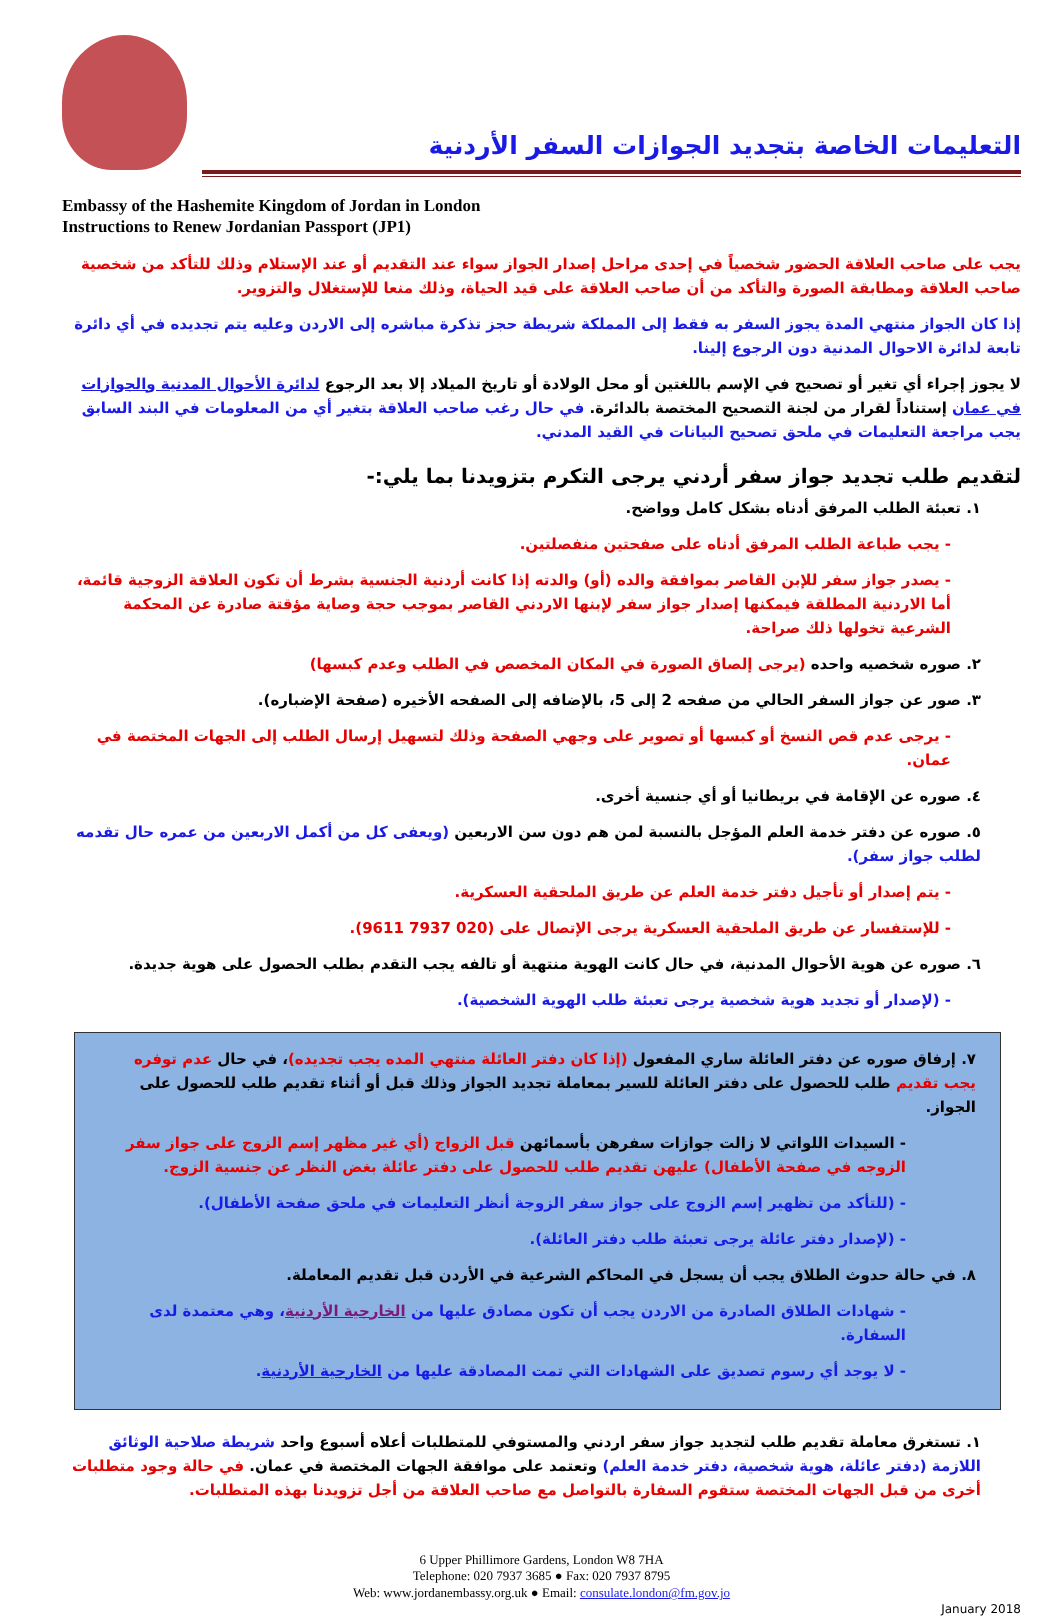التعليمات الخاصة بتجديد الجوازات السفر الأردنية
Embassy of the Hashemite Kingdom of Jordan in London
Instructions to Renew Jordanian Passport (JP1)
يجب على صاحب العلاقة الحضور شخصياً في إحدى مراحل إصدار الجواز سواء عند التقديم أو عند الإستلام وذلك للتأكد من شخصية صاحب العلاقة ومطابقة الصورة والتأكد من أن صاحب العلاقة على قيد الحياة، وذلك منعا للإستغلال والتزوير.
إذا كان الجواز منتهي المدة يجوز السفر به فقط إلى المملكة شريطة حجز تذكرة مباشره إلى الاردن وعليه يتم تجديده في أي دائرة تابعة لدائرة الاحوال المدنية دون الرجوع إلينا.
لا يجوز إجراء أي تغير أو تصحيح في الإسم باللغتين أو محل الولادة أو تاريخ الميلاد إلا بعد الرجوع لدائرة الأحوال المدنية والجوازات في عمان إستناداً لقرار من لجنة التصحيح المختصة بالدائرة. في حال رغب صاحب العلاقة بتغير أي من المعلومات في البند السابق يجب مراجعة التعليمات في ملحق تصحيح البيانات في القيد المدني.
لتقديم طلب تجديد جواز سفر أردني يرجى التكرم بتزويدنا بما يلي:-
١. تعبئة الطلب المرفق أدناه بشكل كامل وواضح.
- يجب طباعة الطلب المرفق أدناه على صفحتين منفصلتين.
- يصدر جواز سفر للإبن القاصر بموافقة والده (أو) والدته إذا كانت أردنية الجنسية بشرط أن تكون العلاقة الزوجية قائمة، أما الاردنية المطلقة فيمكنها إصدار جواز سفر لإبنها الاردني القاصر بموجب حجة وصاية مؤقتة صادرة عن المحكمة الشرعية تخولها ذلك صراحة.
٢. صوره شخصيه واحده (يرجى إلصاق الصورة في المكان المخصص في الطلب وعدم كبسها)
٣. صور عن جواز السفر الحالي من صفحه 2 إلى 5، بالإضافه إلى الصفحه الأخيره (صفحة الإضباره).
- يرجى عدم قص النسخ أو كبسها أو تصوير على وجهي الصفحة وذلك لتسهيل إرسال الطلب إلى الجهات المختصة في عمان.
٤. صوره عن الإقامة في بريطانيا أو أي جنسية أخرى.
٥. صوره عن دفتر خدمة العلم المؤجل بالنسبة لمن هم دون سن الاربعين (ويعفى كل من أكمل الاربعين من عمره حال تقدمه لطلب جواز سفر).
- يتم إصدار أو تأجيل دفتر خدمة العلم عن طريق الملحقية العسكرية.
- للإستفسار عن طريق الملحقية العسكرية يرجى الإتصال على (020 7937 9611).
٦. صوره عن هوية الأحوال المدنية، في حال كانت الهوية منتهية أو تالفه يجب التقدم بطلب الحصول على هوية جديدة.
- (لإصدار أو تجديد هوية شخصية يرجى تعبئة طلب الهوية الشخصية).
٧. إرفاق صوره عن دفتر العائلة ساري المفعول (إذا كان دفتر العائلة منتهي المده يجب تجديده)، في حال عدم توفره يجب تقديم طلب للحصول على دفتر العائلة للسير بمعاملة تجديد الجواز وذلك قبل أو أثناء تقديم طلب للحصول على الجواز.
- السيدات اللواتي لا زالت جوازات سفرهن بأسمائهن قبل الزواج (أي غير مظهر إسم الزوج على جواز سفر الزوجه في صفحة الأطفال) عليهن تقديم طلب للحصول على دفتر عائلة بغض النظر عن جنسية الزوج.
- (للتأكد من تظهير إسم الزوج على جواز سفر الزوجة أنظر التعليمات في ملحق صفحة الأطفال).
- (لإصدار دفتر عائلة يرجى تعبئة طلب دفتر العائلة).
٨. في حالة حدوث الطلاق يجب أن يسجل في المحاكم الشرعية في الأردن قبل تقديم المعاملة.
- شهادات الطلاق الصادرة من الاردن يجب أن تكون مصادق عليها من الخارجية الأردنية، وهي معتمدة لدى السفارة.
- لا يوجد أي رسوم تصديق على الشهادات التي تمت المصادقة عليها من الخارجية الأردنية.
١. تستغرق معاملة تقديم طلب لتجديد جواز سفر اردني والمستوفي للمتطلبات أعلاه أسبوع واحد شريطة صلاحية الوثائق اللازمة (دفتر عائلة، هوية شخصية، دفتر خدمة العلم) وتعتمد على موافقة الجهات المختصة في عمان. في حالة وجود متطلبات أخرى من قبل الجهات المختصة ستقوم السفارة بالتواصل مع صاحب العلاقة من أجل تزويدنا بهذه المتطلبات.
6 Upper Phillimore Gardens, London W8 7HA
Telephone: 020 7937 3685 ● Fax: 020 7937 8795
Web: www.jordanembassy.org.uk ● Email: consulate.london@fm.gov.jo
January 2018